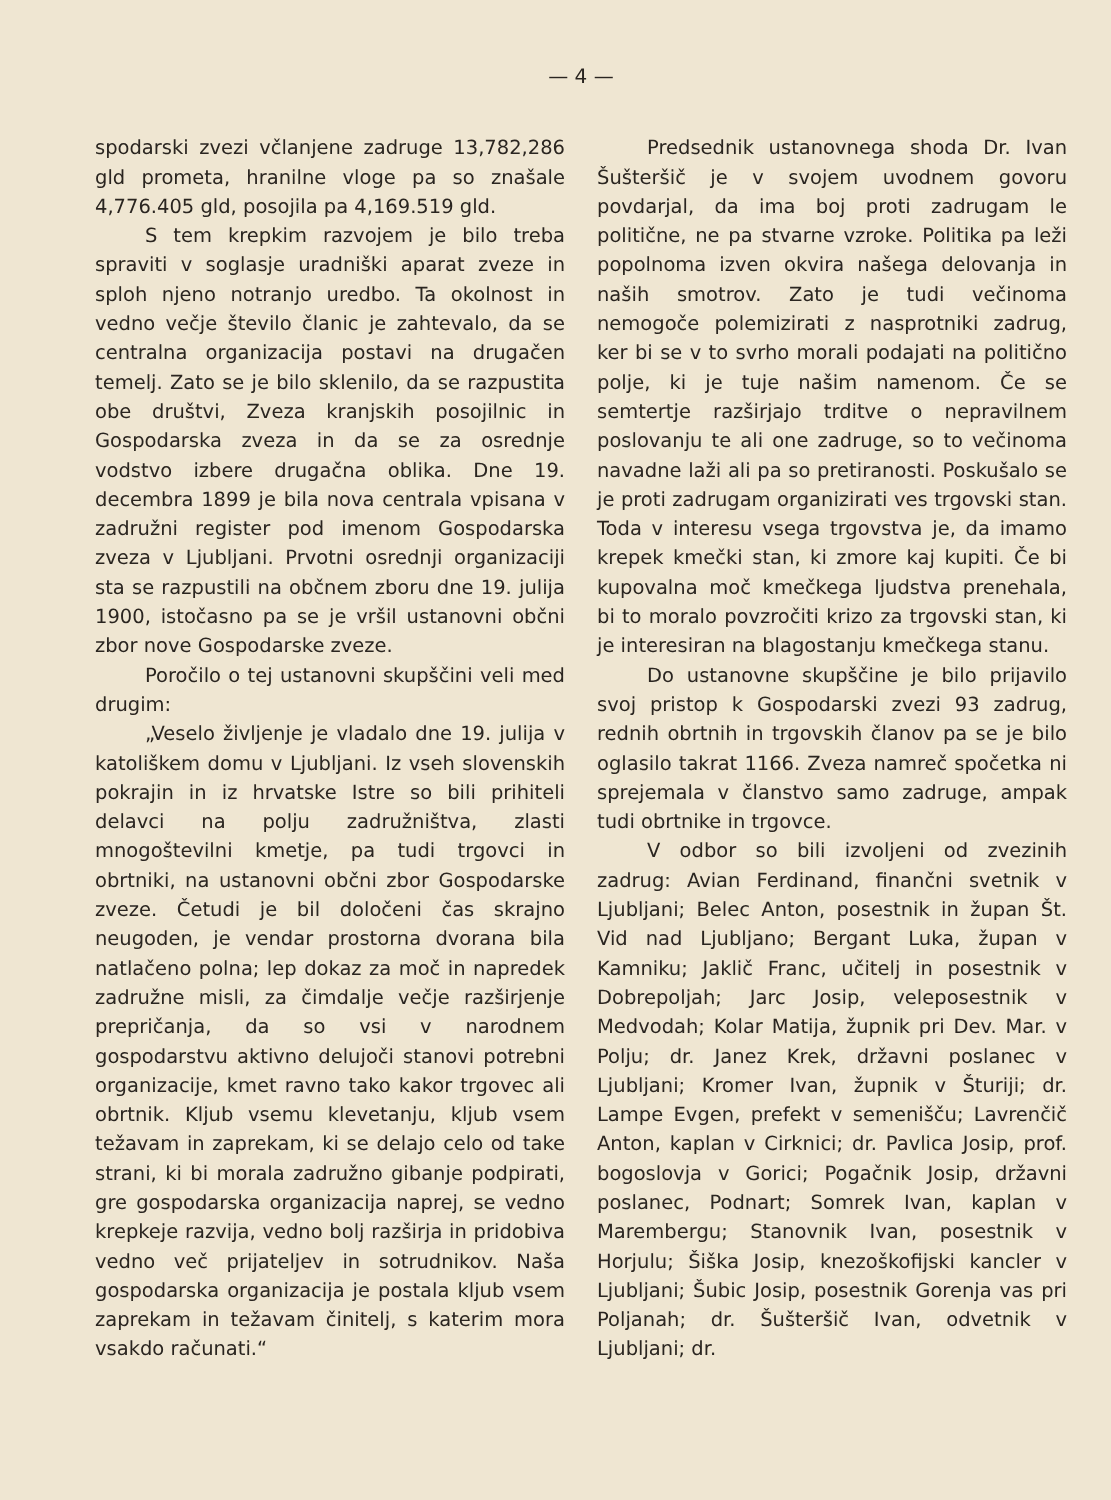— 4 —
spodarski zvezi včlanjene zadruge 13,782,286 gld prometa, hranilne vloge pa so znašale 4,776.405 gld, posojila pa 4,169.519 gld.
S tem krepkim razvojem je bilo treba spraviti v soglasje uradniški aparat zveze in sploh njeno notranjo uredbo. Ta okolnost in vedno večje število članic je zahtevalo, da se centralna organizacija postavi na drugačen temelj. Zato se je bilo sklenilo, da se razpustita obe društvi, Zveza kranjskih posojilnic in Gospodarska zveza in da se za osrednje vodstvo izbere drugačna oblika. Dne 19. decembra 1899 je bila nova centrala vpisana v zadružni register pod imenom Gospodarska zveza v Ljubljani. Prvotni osrednji organizaciji sta se razpustili na občnem zboru dne 19. julija 1900, istočasno pa se je vršil ustanovni občni zbor nove Gospodarske zveze.
Poročilo o tej ustanovni skupščini veli med drugim:
„Veselo življenje je vladalo dne 19. julija v katoliškem domu v Ljubljani. Iz vseh slovenskih pokrajin in iz hrvatske Istre so bili prihiteli delavci na polju zadružništva, zlasti mnogoštevilni kmetje, pa tudi trgovci in obrtniki, na ustanovni občni zbor Gospodarske zveze. Četudi je bil določeni čas skrajno neugoden, je vendar prostorna dvorana bila natlačeno polna; lep dokaz za moč in napredek zadružne misli, za čimdalje večje razširjenje prepričanja, da so vsi v narodnem gospodarstvu aktivno delujoči stanovi potrebni organizacije, kmet ravno tako kakor trgovec ali obrtnik. Kljub vsemu klevetanju, kljub vsem težavam in zaprekam, ki se delajo celo od take strani, ki bi morala zadružno gibanje podpirati, gre gospodarska organizacija naprej, se vedno krepkeje razvija, vedno bolj razširja in pridobiva vedno več prijateljev in sotrudnikov. Naša gospodarska organizacija je postala kljub vsem zaprekam in težavam činitelj, s katerim mora vsakdo računati.“
Predsednik ustanovnega shoda Dr. Ivan Šušteršič je v svojem uvodnem govoru povdarjal, da ima boj proti zadrugam le politične, ne pa stvarne vzroke. Politika pa leži popolnoma izven okvira našega delovanja in naših smotrov. Zato je tudi večinoma nemogoče polemizirati z nasprotniki zadrug, ker bi se v to svrho morali podajati na politično polje, ki je tuje našim namenom. Če se semtertje razširjajo trditve o nepravilnem poslovanju te ali one zadruge, so to večinoma navadne laži ali pa so pretiranosti. Poskušalo se je proti zadrugam organizirati ves trgovski stan. Toda v interesu vsega trgovstva je, da imamo krepek kmečki stan, ki zmore kaj kupiti. Če bi kupovalna moč kmečkega ljudstva prenehala, bi to moralo povzročiti krizo za trgovski stan, ki je interesiran na blagostanju kmečkega stanu.
Do ustanovne skupščine je bilo prijavilo svoj pristop k Gospodarski zvezi 93 zadrug, rednih obrtnih in trgovskih članov pa se je bilo oglasilo takrat 1166. Zveza namreč spočetka ni sprejemala v članstvo samo zadruge, ampak tudi obrtnike in trgovce.
V odbor so bili izvoljeni od zvezinih zadrug: Avian Ferdinand, finančni svetnik v Ljubljani; Belec Anton, posestnik in župan Št. Vid nad Ljubljano; Bergant Luka, župan v Kamniku; Jaklič Franc, učitelj in posestnik v Dobrepoljah; Jarc Josip, veleposestnik v Medvodah; Kolar Matija, župnik pri Dev. Mar. v Polju; dr. Janez Krek, državni poslanec v Ljubljani; Kromer Ivan, župnik v Šturiji; dr. Lampe Evgen, prefekt v semenišču; Lavrenčič Anton, kaplan v Cirknici; dr. Pavlica Josip, prof. bogoslovja v Gorici; Pogačnik Josip, državni poslanec, Podnart; Somrek Ivan, kaplan v Marembergu; Stanovnik Ivan, posestnik v Horjulu; Šiška Josip, knezoškofijski kancler v Ljubljani; Šubic Josip, posestnik Gorenja vas pri Poljanah; dr. Šušteršič Ivan, odvetnik v Ljubljani; dr.